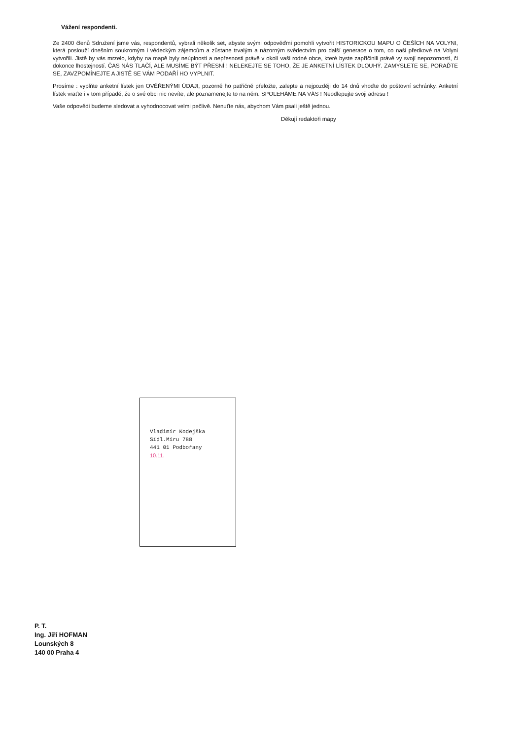Vážení respondenti.
Ze 2400 členů Sdružení jsme vás, respondentů, vybrali několik set, abyste svými odpověďmi pomohli vytvořit HISTORICKOU MAPU O ČEŠÍCH NA VOLYNI, která poslouží dnešním soukromým i vědeckým zájemcům a zůstane trvalým a názorným svědectvím pro další generace o tom, co naši předkové na Volyni vytvořili. Jistě by vás mrzelo, kdyby na mapě byly neúplnosti a nepřesnosti právě v okolí vaši rodné obce, které byste zapříčinili právě vy svojí nepozorností, či dokonce lhostejností. ČAS NÁS TLAČÍ, ALE MUSÍME BÝT PŘESNÍ ! NELEKEJTE SE TOHO, ŽE JE ANKETNÍ LÍSTEK DLOUHÝ. ZAMYSLETE SE, PORAĎTE SE, ZAVZPOMÍNEJTE A JISTĚ SE VÁM PODAŘÍ HO VYPLNIT.
Prosíme : vyplňte anketní lístek jen OVĚŘENÝMI ÚDAJI, pozorně ho patřičně přeložte, zalepte a nejpozději do 14 dnů vhoďte do poštovní schránky. Anketní lístek vraťte i v tom případě, že o své obci nic nevíte, ale poznamenejte to na něm. SPOLEHÁME NA VÁS ! Neodlepujte svoji adresu !
Vaše odpovědi budeme sledovat a vyhodnocovat velmi pečlivě. Nenuťte nás, abychom Vám psali ještě jednou.
Děkují redaktoři mapy
Vladimír Kodejška
Sídl.Míru 788
441 01 Podbořany
10.11.
P. T.
Ing. Jiří HOFMAN
Lounských 8
140 00 Praha 4